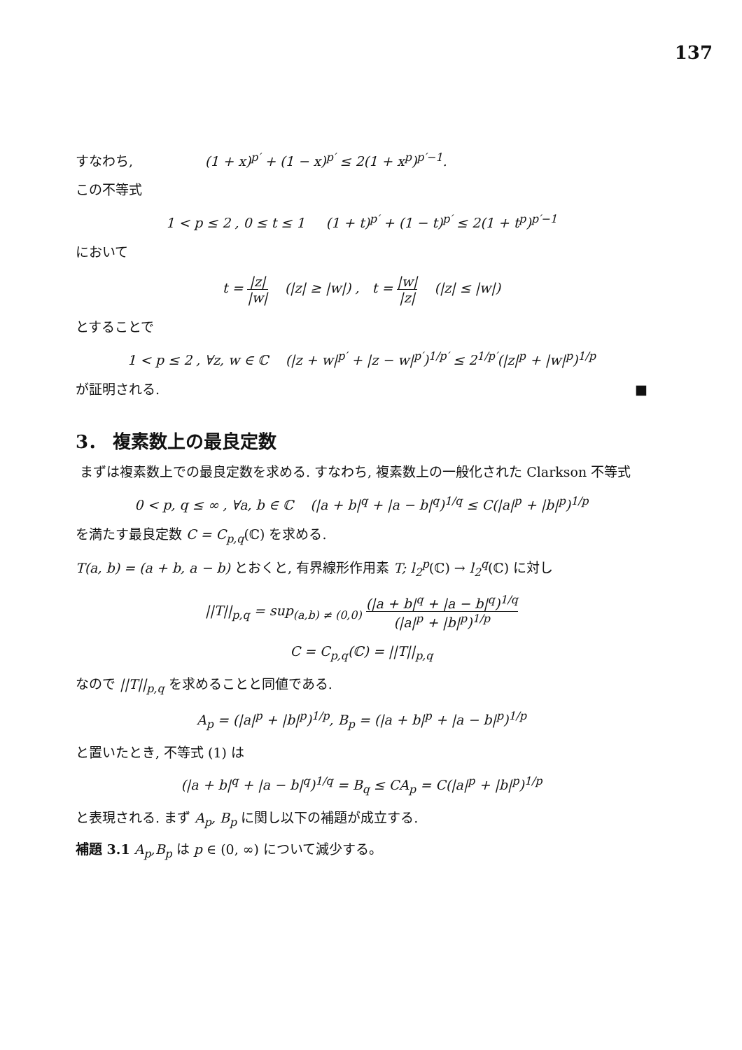137
すなわち, (1 + x)<sup>p′</sup> + (1 − x)<sup>p′</sup> ≤ 2(1 + x<sup>p</sup>)<sup>p′−1</sup>.
この不等式
1 < p ≤ 2 , 0 ≤ t ≤ 1 (1 + t)<sup>p′</sup> + (1 − t)<sup>p′</sup> ≤ 2(1 + t<sup>p</sup>)<sup>p′−1</sup>
において
t = |z| |w| (|z| ≥ |w|) , t = |w| |z| (|z| ≤ |w|)
とすることで
1 < p ≤ 2 , ∀z, w ∈ ℂ (|z + w|<sup>p′</sup> + |z − w|<sup>p′</sup>)<sup>1/p′</sup> ≤ 2<sup>1/p′</sup>(|z|<sup>p</sup> + |w|<sup>p</sup>)<sup>1/p</sup>
が証明される. ■
3． 複素数上の最良定数
まずは複素数上での最良定数を求める. すなわち, 複素数上の一般化された Clarkson 不等式
0 < p, q ≤ ∞ , ∀a, b ∈ ℂ (|a + b|<sup>q</sup> + |a − b|<sup>q</sup>)<sup>1/q</sup> ≤ C(|a|<sup>p</sup> + |b|<sup>p</sup>)<sup>1/p</sup>
を満たす最良定数 C = C<sub>p,q</sub>(ℂ) を求める.
T(a, b) = (a + b, a − b) とおくと, 有界線形作用素 T; l<sub>2</sub><sup>p</sup>(ℂ) → l<sub>2</sub><sup>q</sup>(ℂ) に対し
||T||<sub>p,q</sub> = sup<sub>(a,b) ≠ (0,0)</sub> (|a + b|<sup>q</sup> + |a − b|<sup>q</sup>)<sup>1/q</sup> (|a|<sup>p</sup> + |b|<sup>p</sup>)<sup>1/p</sup>
C = C<sub>p,q</sub>(ℂ) = ||T||<sub>p,q</sub>
なので ||T||<sub>p,q</sub> を求めることと同値である.
A<sub>p</sub> = (|a|<sup>p</sup> + |b|<sup>p</sup>)<sup>1/p</sup>, B<sub>p</sub> = (|a + b|<sup>p</sup> + |a − b|<sup>p</sup>)<sup>1/p</sup>
と置いたとき, 不等式 (1) は
(|a + b|<sup>q</sup> + |a − b|<sup>q</sup>)<sup>1/q</sup> = B<sub>q</sub> ≤ CA<sub>p</sub> = C(|a|<sup>p</sup> + |b|<sup>p</sup>)<sup>1/p</sup>
と表現される. まず A<sub>p</sub>, B<sub>p</sub> に関し以下の補題が成立する.
補題 3.1 A<sub>p</sub>,B<sub>p</sub> は p ∈ (0, ∞) について減少する。